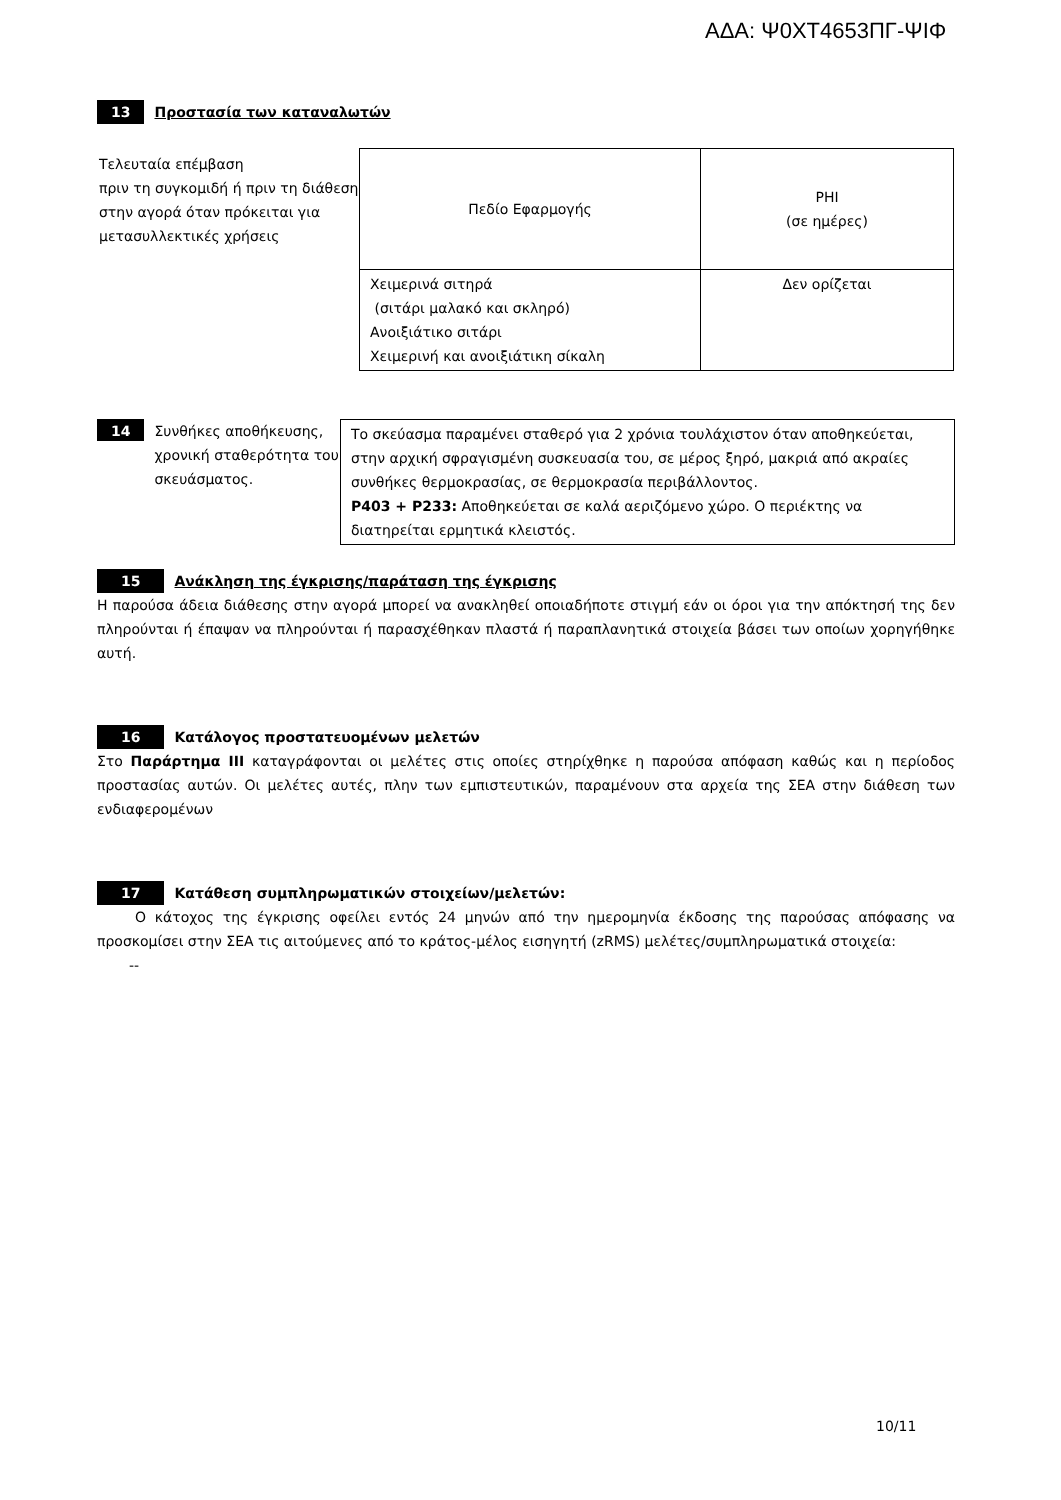ΑΔΑ: Ψ0ΧΤ4653ΠΓ-ΨΙΦ
13 Προστασία των καταναλωτών
Τελευταία επέμβαση
πριν τη συγκομιδή ή πριν τη διάθεση στην αγορά όταν πρόκειται για μετασυλλεκτικές χρήσεις
| Πεδίο Εφαρμογής | PHI (σε ημέρες) |
| Χειμερινά σιτηρά (σιτάρι μαλακό και σκληρό) Ανοιξιάτικο σιτάρι Χειμερινή και ανοιξιάτικη σίκαλη | Δεν ορίζεται |
14 Συνθήκες αποθήκευσης, χρονική σταθερότητα του σκευάσματος.
| Το σκεύασμα παραμένει σταθερό για 2 χρόνια τουλάχιστον όταν αποθηκεύεται, στην αρχική σφραγισμένη συσκευασία του, σε μέρος ξηρό, μακριά από ακραίες συνθήκες θερμοκρασίας, σε θερμοκρασία περιβάλλοντος. P403 + P233: Αποθηκεύεται σε καλά αεριζόμενο χώρο. Ο περιέκτης να διατηρείται ερμητικά κλειστός. |
15 Ανάκληση της έγκρισης/παράταση της έγκρισης
Η παρούσα άδεια διάθεσης στην αγορά μπορεί να ανακληθεί οποιαδήποτε στιγμή εάν οι όροι για την απόκτησή της δεν πληρούνται ή έπαψαν να πληρούνται ή παρασχέθηκαν πλαστά ή παραπλανητικά στοιχεία βάσει των οποίων χορηγήθηκε αυτή.
16 Κατάλογος προστατευομένων μελετών
Στο Παράρτημα ΙΙΙ καταγράφονται οι μελέτες στις οποίες στηρίχθηκε η παρούσα απόφαση καθώς και η περίοδος προστασίας αυτών. Οι μελέτες αυτές, πλην των εμπιστευτικών, παραμένουν στα αρχεία της ΣΕΑ στην διάθεση των ενδιαφερομένων
17 Κατάθεση συμπληρωματικών στοιχείων/μελετών:
Ο κάτοχος της έγκρισης οφείλει εντός 24 μηνών από την ημερομηνία έκδοσης της παρούσας απόφασης να προσκομίσει στην ΣΕΑ τις αιτούμενες από το κράτος-μέλος εισηγητή (zRMS) μελέτες/συμπληρωματικά στοιχεία:
--
10/11